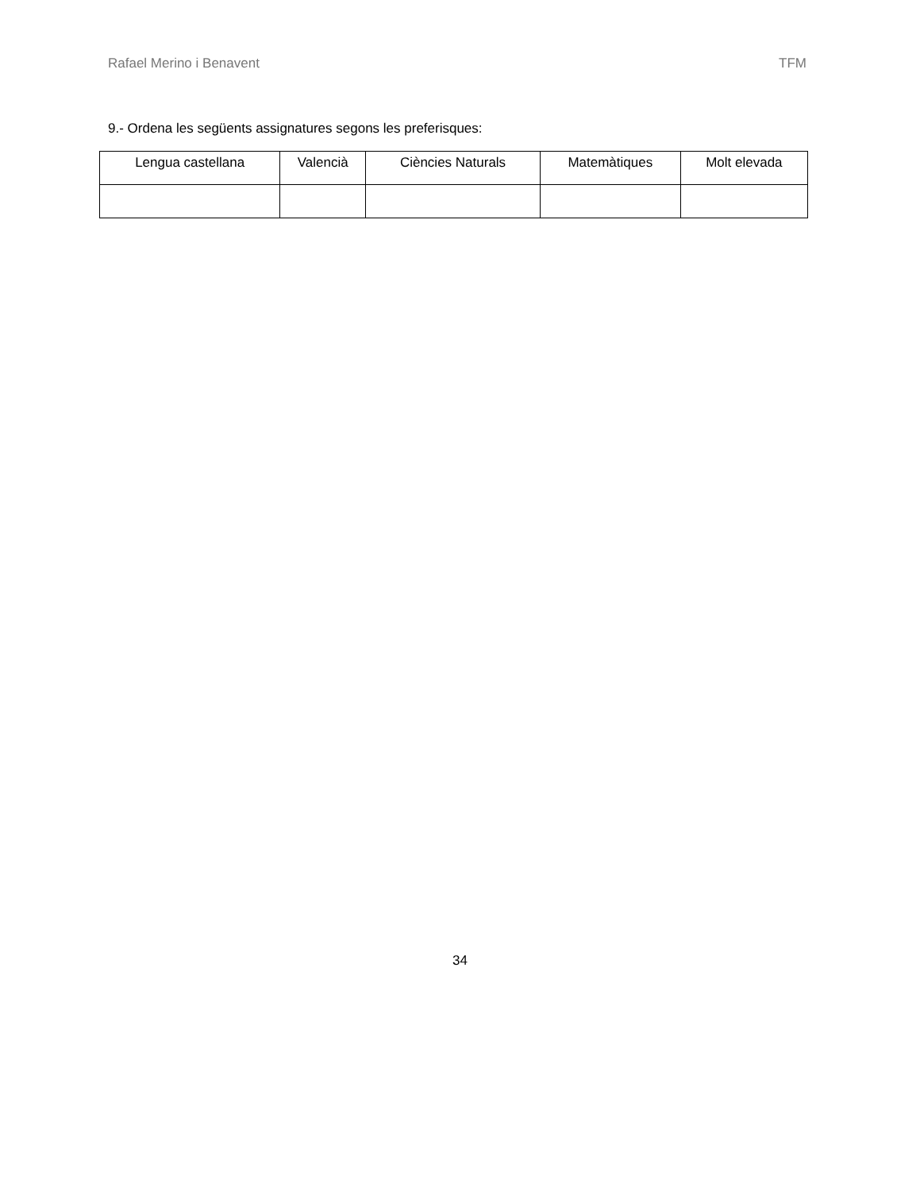Rafael Merino i Benavent TFM
9.- Ordena les següents assignatures segons les preferisques:
| Lengua castellana | Valencià | Ciències Naturals | Matemàtiques | Molt elevada |
| --- | --- | --- | --- | --- |
34